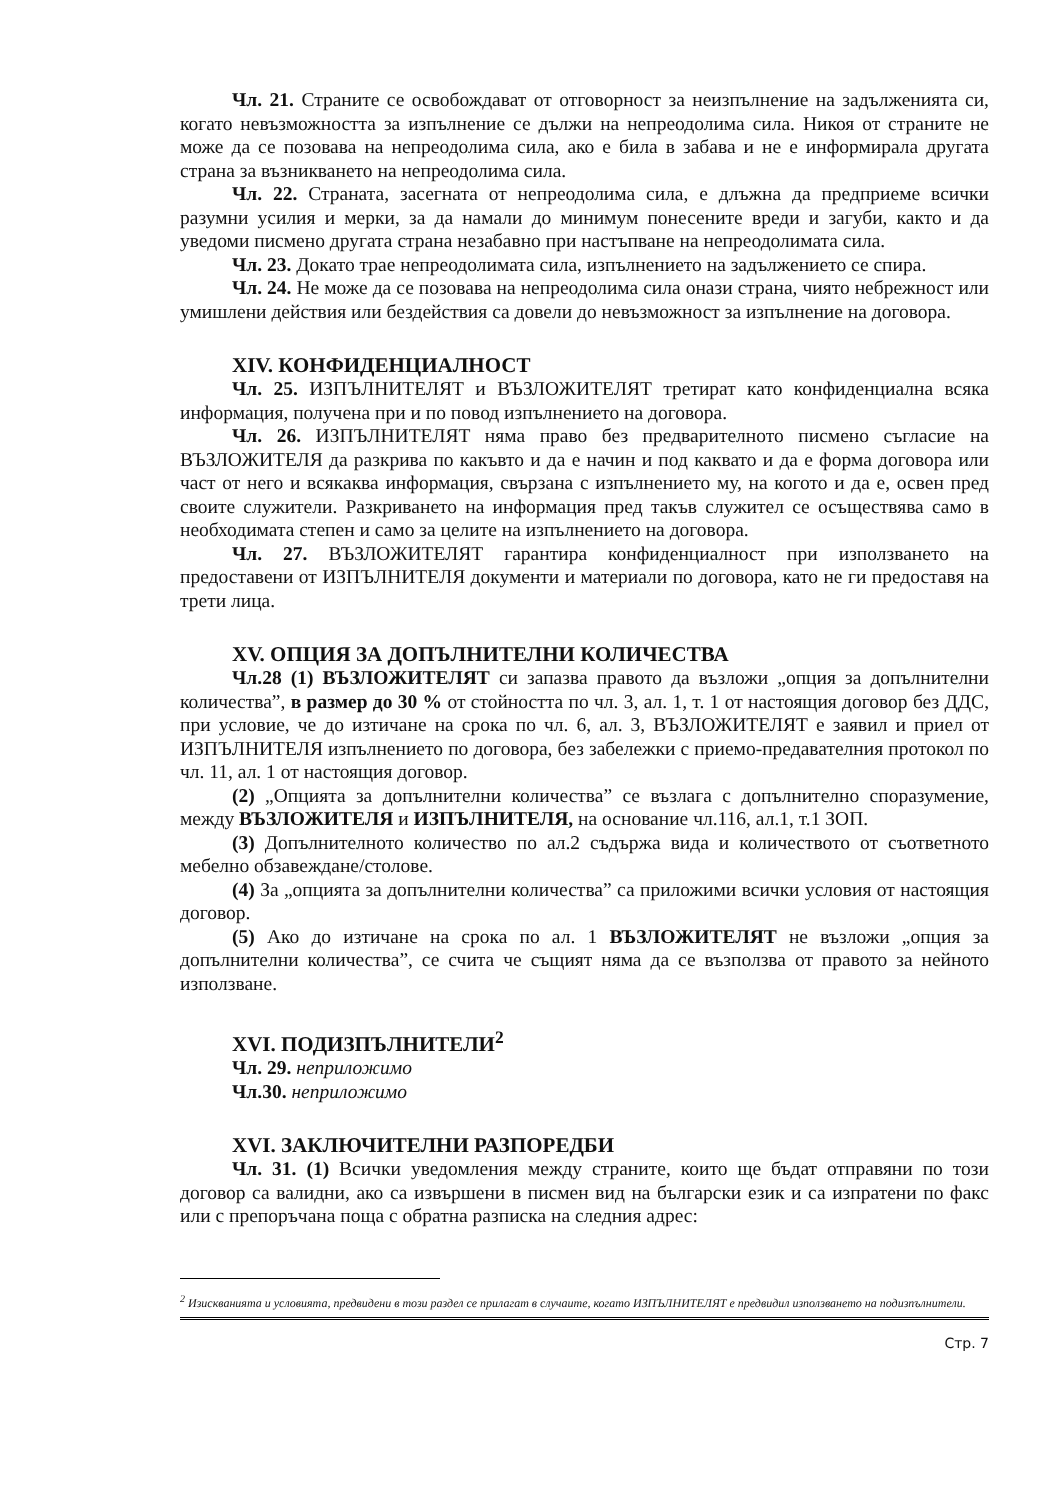Чл. 21. Страните се освобождават от отговорност за неизпълнение на задълженията си, когато невъзможността за изпълнение се дължи на непреодолима сила. Никоя от страните не може да се позовава на непреодолима сила, ако е била в забава и не е информирала другата страна за възникването на непреодолима сила.
Чл. 22. Страната, засегната от непреодолима сила, е длъжна да предприеме всички разумни усилия и мерки, за да намали до минимум понесените вреди и загуби, както и да уведоми писмено другата страна незабавно при настъпване на непреодолимата сила.
Чл. 23. Докато трае непреодолимата сила, изпълнението на задължението се спира.
Чл. 24. Не може да се позовава на непреодолима сила онази страна, чиято небрежност или умишлени действия или бездействия са довели до невъзможност за изпълнение на договора.
XIV. КОНФИДЕНЦИАЛНОСТ
Чл. 25. ИЗПЪЛНИТЕЛЯТ и ВЪЗЛОЖИТЕЛЯТ третират като конфиденциална всяка информация, получена при и по повод изпълнението на договора.
Чл. 26. ИЗПЪЛНИТЕЛЯТ няма право без предварителното писмено съгласие на ВЪЗЛОЖИТЕЛЯ да разкрива по какъвто и да е начин и под каквато и да е форма договора или част от него и всякаква информация, свързана с изпълнението му, на когото и да е, освен пред своите служители. Разкриването на информация пред такъв служител се осъществява само в необходимата степен и само за целите на изпълнението на договора.
Чл. 27. ВЪЗЛОЖИТЕЛЯТ гарантира конфиденциалност при използването на предоставени от ИЗПЪЛНИТЕЛЯ документи и материали по договора, като не ги предоставя на трети лица.
XV. ОПЦИЯ ЗА ДОПЪЛНИТЕЛНИ КОЛИЧЕСТВА
Чл.28 (1) ВЪЗЛОЖИТЕЛЯТ си запазва правото да възложи „опция за допълнителни количества”, в размер до 30 % от стойността по чл. 3, ал. 1, т. 1 от настоящия договор без ДДС, при условие, че до изтичане на срока по чл. 6, ал. 3, ВЪЗЛОЖИТЕЛЯТ е заявил и приел от ИЗПЪЛНИТЕЛЯ изпълнението по договора, без забележки с приемо-предавателния протокол по чл. 11, ал. 1 от настоящия договор.
(2) „Опцията за допълнителни количества” се възлага с допълнително споразумение, между ВЪЗЛОЖИТЕЛЯ и ИЗПЪЛНИТЕЛЯ, на основание чл.116, ал.1, т.1 ЗОП.
(3) Допълнителното количество по ал.2 съдържа вида и количеството от съответното мебелно обзавеждане/столове.
(4) За „опцията за допълнителни количества” са приложими всички условия от настоящия договор.
(5) Ако до изтичане на срока по ал. 1 ВЪЗЛОЖИТЕЛЯТ не възложи „опция за допълнителни количества”, се счита че същият няма да се възползва от правото за нейното използване.
XVI. ПОДИЗПЪЛНИТЕЛИ<sup>2</sup>
Чл. 29. неприложимо
Чл.30. неприложимо
XVI. ЗАКЛЮЧИТЕЛНИ РАЗПОРЕДБИ
Чл. 31. (1) Всички уведомления между страните, които ще бъдат отправяни по този договор са валидни, ако са извършени в писмен вид на български език и са изпратени по факс или с препоръчана поща с обратна разписка на следния адрес:
<sup>2</sup> Изискванията и условията, предвидени в този раздел се прилагат в случаите, когато ИЗПЪЛНИТЕЛЯТ е предвидил използването на подизпълнители.
Стр. 7